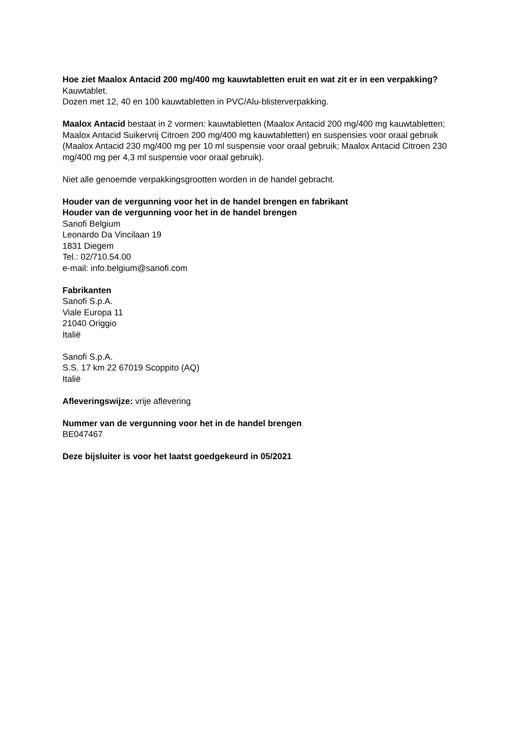Hoe ziet Maalox Antacid 200 mg/400 mg kauwtabletten eruit en wat zit er in een verpakking?
Kauwtablet.
Dozen met 12, 40 en 100 kauwtabletten in PVC/Alu-blisterverpakking.
Maalox Antacid bestaat in 2 vormen: kauwtabletten (Maalox Antacid 200 mg/400 mg kauwtabletten; Maalox Antacid Suikervrij Citroen 200 mg/400 mg kauwtabletten) en suspensies voor oraal gebruik (Maalox Antacid 230 mg/400 mg per 10 ml suspensie voor oraal gebruik; Maalox Antacid Citroen 230 mg/400 mg per 4,3 ml suspensie voor oraal gebruik).
Niet alle genoemde verpakkingsgrootten worden in de handel gebracht.
Houder van de vergunning voor het in de handel brengen en fabrikant
Houder van de vergunning voor het in de handel brengen
Sanofi Belgium
Leonardo Da Vincilaan 19
1831 Diegem
Tel.: 02/710.54.00
e-mail: info.belgium@sanofi.com
Fabrikanten
Sanofi S.p.A.
Viale Europa 11
21040 Origgio
Italië
Sanofi S.p.A.
S.S. 17 km 22 67019 Scoppito (AQ)
Italië
Afleveringswijze: vrije aflevering
Nummer van de vergunning voor het in de handel brengen
BE047467
Deze bijsluiter is voor het laatst goedgekeurd in 05/2021